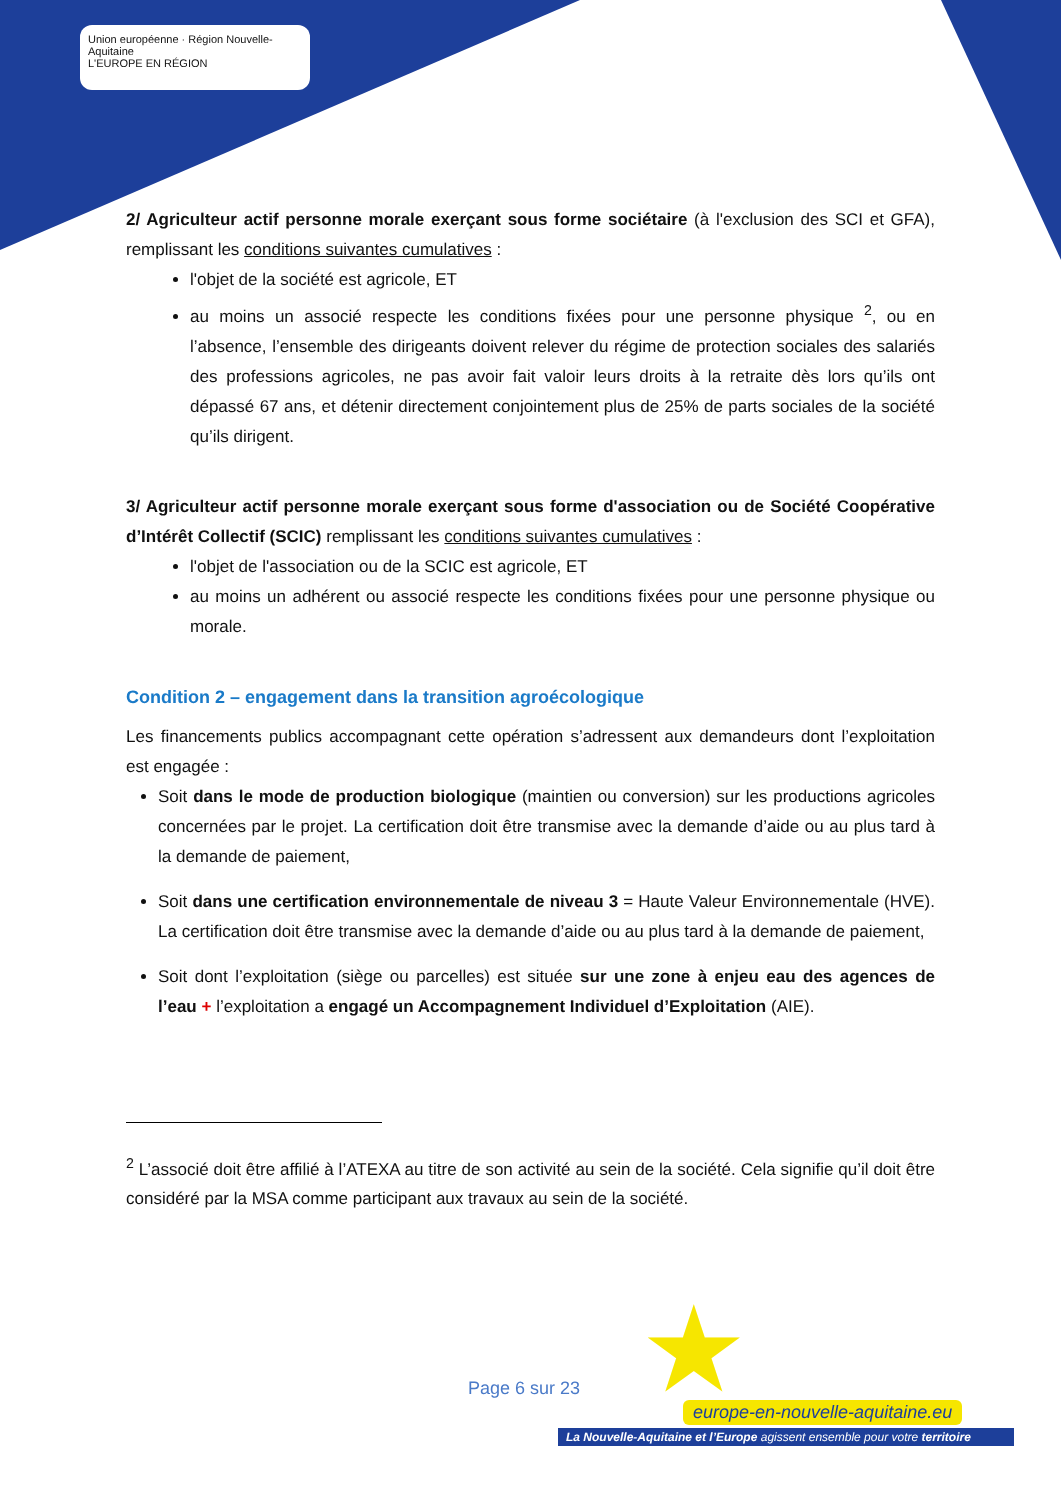Union européenne · Région Nouvelle-Aquitaine
L'EUROPE EN RÉGION
2/ Agriculteur actif personne morale exerçant sous forme sociétaire (à l'exclusion des SCI et GFA), remplissant les conditions suivantes cumulatives :
l'objet de la société est agricole, ET
au moins un associé respecte les conditions fixées pour une personne physique <sup>2</sup>, ou en l’absence, l’ensemble des dirigeants doivent relever du régime de protection sociales des salariés des professions agricoles, ne pas avoir fait valoir leurs droits à la retraite dès lors qu’ils ont dépassé 67 ans, et détenir directement conjointement plus de 25% de parts sociales de la société qu’ils dirigent.
3/ Agriculteur actif personne morale exerçant sous forme d'association ou de Société Coopérative d’Intérêt Collectif (SCIC) remplissant les conditions suivantes cumulatives :
l'objet de l'association ou de la SCIC est agricole, ET
au moins un adhérent ou associé respecte les conditions fixées pour une personne physique ou morale.
Condition 2 – engagement dans la transition agroécologique
Les financements publics accompagnant cette opération s’adressent aux demandeurs dont l’exploitation est engagée :
Soit dans le mode de production biologique (maintien ou conversion) sur les productions agricoles concernées par le projet. La certification doit être transmise avec la demande d’aide ou au plus tard à la demande de paiement,
Soit dans une certification environnementale de niveau 3 = Haute Valeur Environnementale (HVE). La certification doit être transmise avec la demande d’aide ou au plus tard à la demande de paiement,
Soit dont l’exploitation (siège ou parcelles) est située sur une zone à enjeu eau des agences de l’eau + l’exploitation a engagé un Accompagnement Individuel d’Exploitation (AIE).
<sup>2</sup> L’associé doit être affilié à l’ATEXA au titre de son activité au sein de la société. Cela signifie qu’il doit être considéré par la MSA comme participant aux travaux au sein de la société.
★
Page 6 sur 23
europe-en-nouvelle-aquitaine.eu
La Nouvelle-Aquitaine et l’Europe agissent ensemble pour votre territoire